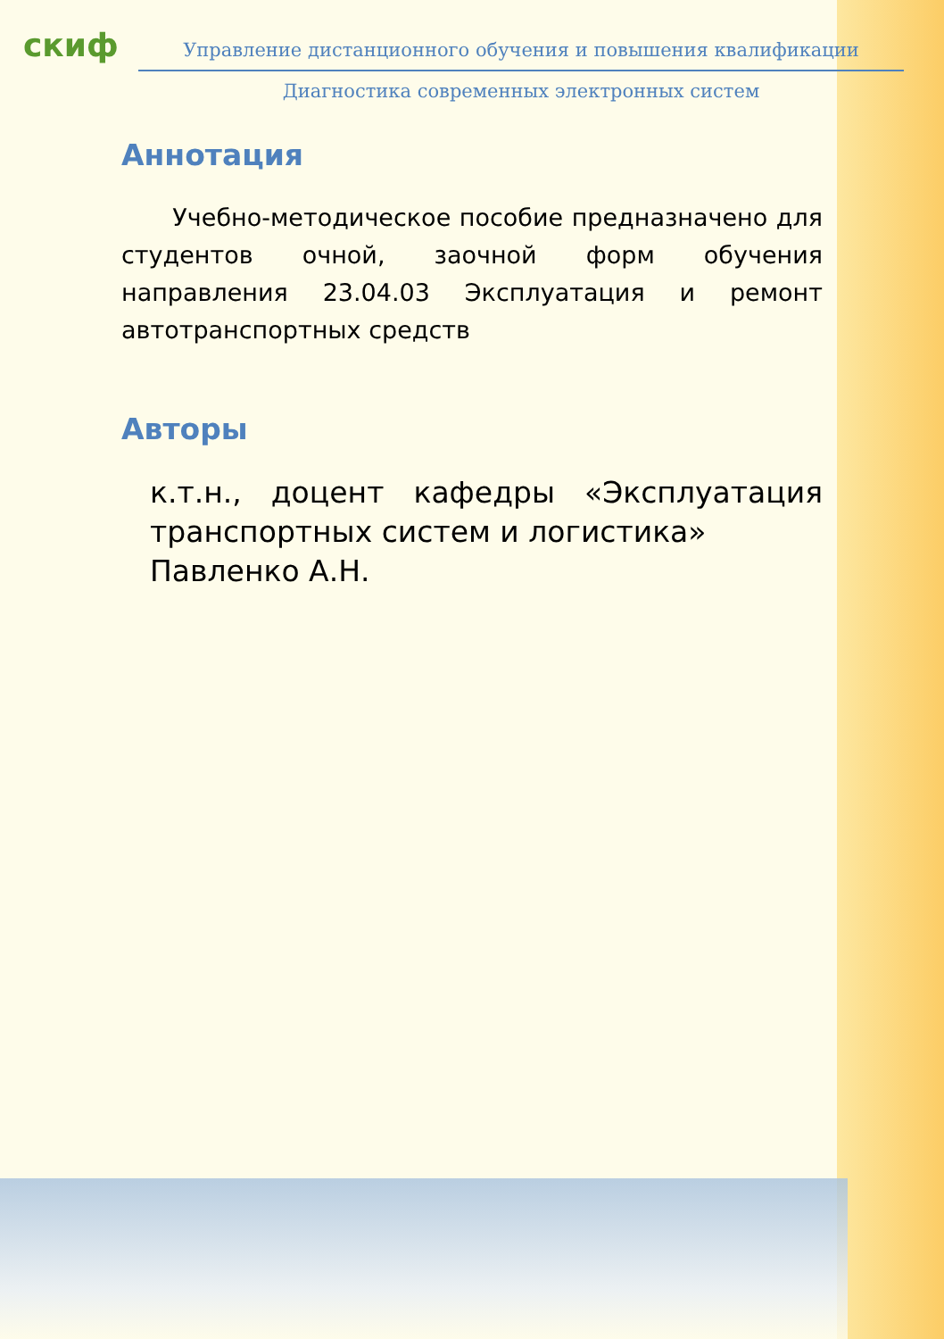скиф
Управление дистанционного обучения и повышения квалификации
Диагностика современных электронных систем
Аннотация
Учебно-методическое пособие предназначено для студентов очной, заочной форм обучения направления 23.04.03 Эксплуатация и ремонт автотранспортных средств
Авторы
к.т.н., доцент кафедры «Эксплуатация транспортных систем и логистика»
Павленко А.Н.